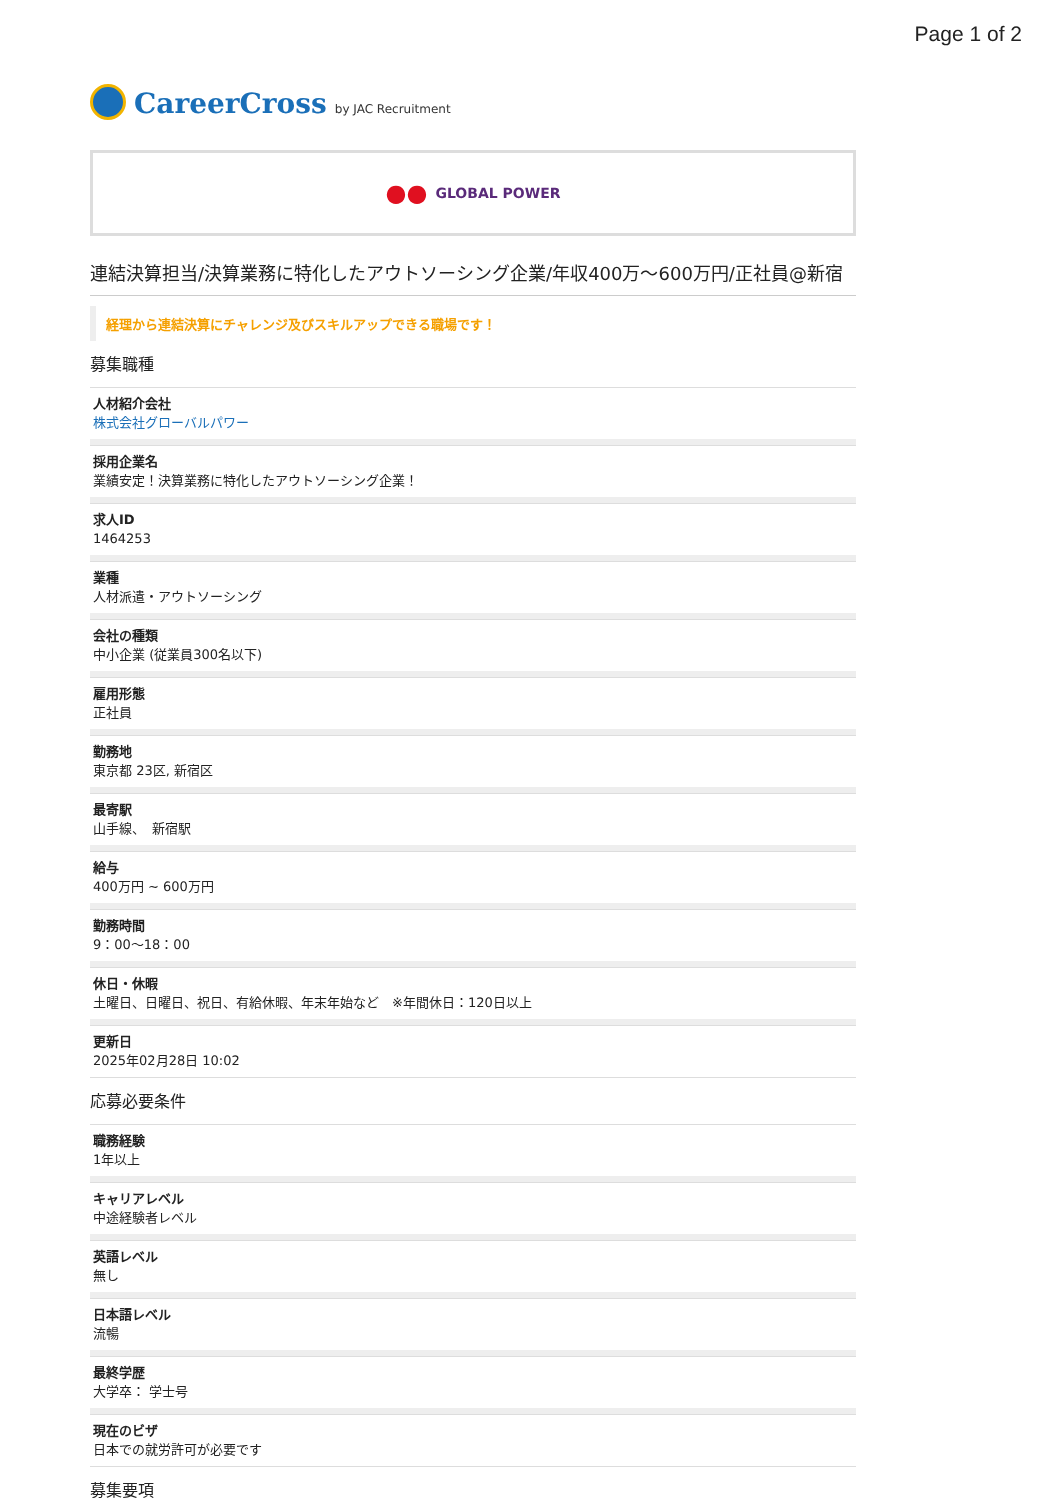Page 1 of 2
CareerCross by JAC Recruitment
●● GLOBAL POWER
連結決算担当/決算業務に特化したアウトソーシング企業/年収400万～600万円/正社員@新宿
経理から連結決算にチャレンジ及びスキルアップできる職場です！
募集職種
人材紹介会社
株式会社グローバルパワー
採用企業名
業績安定！決算業務に特化したアウトソーシング企業！
求人ID
1464253
業種
人材派遣・アウトソーシング
会社の種類
中小企業 (従業員300名以下)
雇用形態
正社員
勤務地
東京都 23区, 新宿区
最寄駅
山手線、　新宿駅
給与
400万円 ~ 600万円
勤務時間
9：00～18：00
休日・休暇
土曜日、日曜日、祝日、有給休暇、年末年始など　※年間休日：120日以上
更新日
2025年02月28日 10:02
応募必要条件
職務経験
1年以上
キャリアレベル
中途経験者レベル
英語レベル
無し
日本語レベル
流暢
最終学歴
大学卒： 学士号
現在のビザ
日本での就労許可が必要です
募集要項